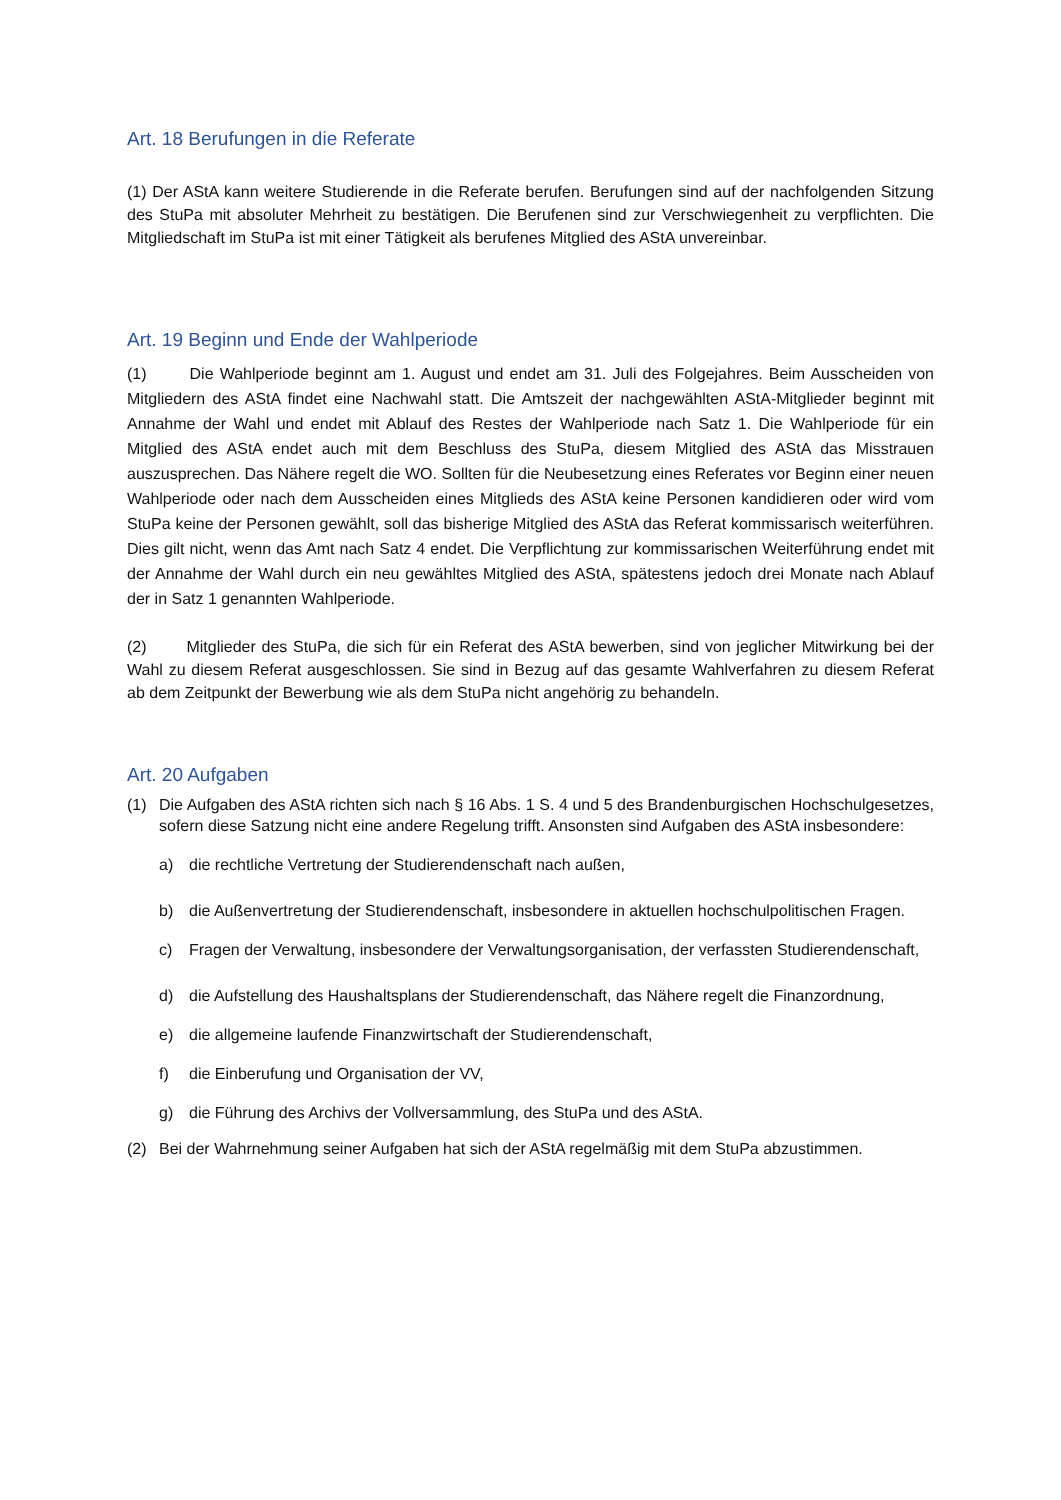Art. 18 Berufungen in die Referate
(1) Der AStA kann weitere Studierende in die Referate berufen. Berufungen sind auf der nachfolgenden Sitzung des StuPa mit absoluter Mehrheit zu bestätigen. Die Berufenen sind zur Verschwiegenheit zu verpflichten. Die Mitgliedschaft im StuPa ist mit einer Tätigkeit als berufenes Mitglied des AStA unvereinbar.
Art. 19 Beginn und Ende der Wahlperiode
(1) Die Wahlperiode beginnt am 1. August und endet am 31. Juli des Folgejahres. Beim Ausscheiden von Mitgliedern des AStA findet eine Nachwahl statt. Die Amtszeit der nachgewählten AStA-Mitglieder beginnt mit Annahme der Wahl und endet mit Ablauf des Restes der Wahlperiode nach Satz 1. Die Wahlperiode für ein Mitglied des AStA endet auch mit dem Beschluss des StuPa, diesem Mitglied des AStA das Misstrauen auszusprechen. Das Nähere regelt die WO. Sollten für die Neubesetzung eines Referates vor Beginn einer neuen Wahlperiode oder nach dem Ausscheiden eines Mitglieds des AStA keine Personen kandidieren oder wird vom StuPa keine der Personen gewählt, soll das bisherige Mitglied des AStA das Referat kommissarisch weiterführen. Dies gilt nicht, wenn das Amt nach Satz 4 endet. Die Verpflichtung zur kommissarischen Weiterführung endet mit der Annahme der Wahl durch ein neu gewähltes Mitglied des AStA, spätestens jedoch drei Monate nach Ablauf der in Satz 1 genannten Wahlperiode.
(2) Mitglieder des StuPa, die sich für ein Referat des AStA bewerben, sind von jeglicher Mitwirkung bei der Wahl zu diesem Referat ausgeschlossen. Sie sind in Bezug auf das gesamte Wahlverfahren zu diesem Referat ab dem Zeitpunkt der Bewerbung wie als dem StuPa nicht angehörig zu behandeln.
Art. 20 Aufgaben
(1) Die Aufgaben des AStA richten sich nach § 16 Abs. 1 S. 4 und 5 des Brandenburgischen Hochschulgesetzes, sofern diese Satzung nicht eine andere Regelung trifft. Ansonsten sind Aufgaben des AStA insbesondere:
a) die rechtliche Vertretung der Studierendenschaft nach außen,
b) die Außenvertretung der Studierendenschaft, insbesondere in aktuellen hochschulpolitischen Fragen.
c) Fragen der Verwaltung, insbesondere der Verwaltungsorganisation, der verfassten Studierendenschaft,
d) die Aufstellung des Haushaltsplans der Studierendenschaft, das Nähere regelt die Finanzordnung,
e) die allgemeine laufende Finanzwirtschaft der Studierendenschaft,
f) die Einberufung und Organisation der VV,
g) die Führung des Archivs der Vollversammlung, des StuPa und des AStA.
(2) Bei der Wahrnehmung seiner Aufgaben hat sich der AStA regelmäßig mit dem StuPa abzustimmen.